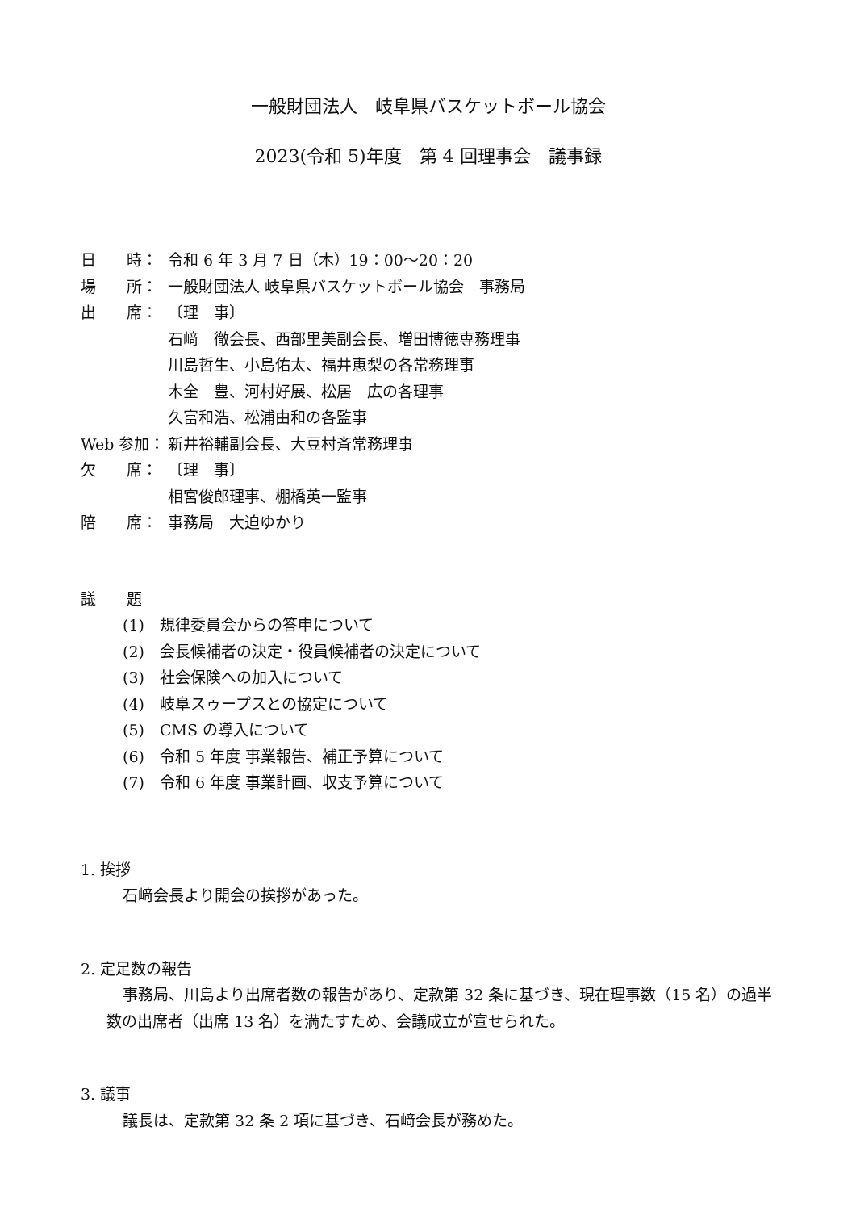一般財団法人　岐阜県バスケットボール協会
2023(令和 5)年度　第 4 回理事会　議事録
日　　時： 令和 6 年 3 月 7 日（木）19：00〜20：20
場　　所： 一般財団法人 岐阜県バスケットボール協会　事務局
出　　席： 〔理　事〕
石﨑　徹会長、西部里美副会長、増田博徳専務理事
川島哲生、小島佑太、福井恵梨の各常務理事
木全　豊、河村好展、松居　広の各理事
久富和浩、松浦由和の各監事
Web 参加： 新井裕輔副会長、大豆村斉常務理事
欠　　席： 〔理　事〕
相宮俊郎理事、棚橋英一監事
陪　　席： 事務局　大迫ゆかり
議　　題
(1)　規律委員会からの答申について
(2)　会長候補者の決定・役員候補者の決定について
(3)　社会保険への加入について
(4)　岐阜スゥープスとの協定について
(5)　CMS の導入について
(6)　令和 5 年度 事業報告、補正予算について
(7)　令和 6 年度 事業計画、収支予算について
1. 挨拶
石﨑会長より開会の挨拶があった。
2. 定足数の報告
事務局、川島より出席者数の報告があり、定款第 32 条に基づき、現在理事数（15 名）の過半数の出席者（出席 13 名）を満たすため、会議成立が宣せられた。
3. 議事
議長は、定款第 32 条 2 項に基づき、石﨑会長が務めた。